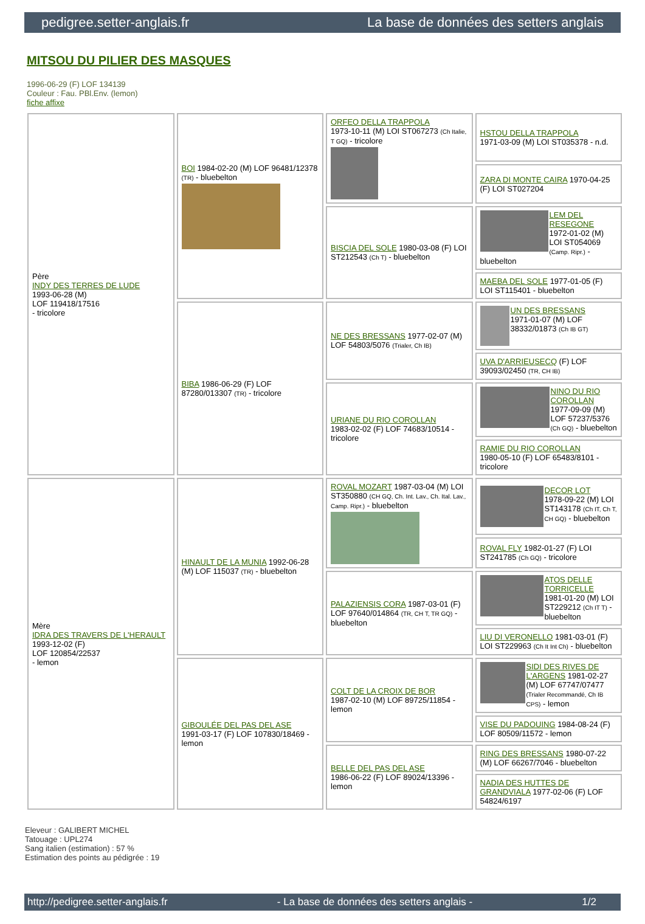pedigree.setter-anglais.fr La base de données des setters anglais
MITSOU DU PILIER DES MASQUES
1996-06-29 (F) LOF 134139
Couleur : Fau. PBl.Env. (lemon)
fiche affixe
| Père INDY DES TERRES DE LUDE 1993-06-28 (M) LOF 119418/17516 - tricolore | BOI 1984-02-20 (M) LOF 96481/12378 (TR) - bluebelton | ORFEO DELLA TRAPPOLA 1973-10-11 (M) LOI ST067273 (Ch Italie, T GQ) - tricolore | HSTOU DELLA TRAPPOLA 1971-03-09 (M) LOI ST035378 - n.d. |
| | | | ZARA DI MONTE CAIRA 1970-04-25 (F) LOI ST027204 |
| | | BISCIA DEL SOLE 1980-03-08 (F) LOI ST212543 (Ch T) - bluebelton | LEM DEL RESEGONE 1972-01-02 (M) LOI ST054069 (Camp. Ripr.) - bluebelton |
| | | | MAEBA DEL SOLE 1977-01-05 (F) LOI ST115401 - bluebelton |
| | BIBA 1986-06-29 (F) LOF 87280/013307 (TR) - tricolore | NE DES BRESSANS 1977-02-07 (M) LOF 54803/5076 (Trialer, Ch IB) | UN DES BRESSANS 1971-01-07 (M) LOF 38332/01873 (Ch IB GT) |
| | | | UVA D'ARRIEUSECQ (F) LOF 39093/02450 (TR, CH IB) |
| | | URIANE DU RIO COROLLAN 1983-02-02 (F) LOF 74683/10514 - tricolore | NINO DU RIO COROLLAN 1977-09-09 (M) LOF 57237/5376 (Ch GQ) - bluebelton |
| | | | RAMIE DU RIO COROLLAN 1980-05-10 (F) LOF 65483/8101 - tricolore |
| Mère IDRA DES TRAVERS DE L'HERAULT 1993-12-02 (F) LOF 120854/22537 - lemon | HINAULT DE LA MUNIA 1992-06-28 (M) LOF 115037 (TR) - bluebelton | ROVAL MOZART 1987-03-04 (M) LOI ST350880 (CH GQ, Ch. Int. Lav., Ch. Ital. Lav., Camp. Ripr.) - bluebelton | DECOR LOT 1978-09-22 (M) LOI ST143178 (Ch IT, Ch T, CH GQ) - bluebelton |
| | | | ROVAL FLY 1982-01-27 (F) LOI ST241785 (Ch GQ) - tricolore |
| | | PALAZIENSIS CORA 1987-03-01 (F) LOF 97640/014864 (TR, CH T, TR GQ) - bluebelton | ATOS DELLE TORRICELLE 1981-01-20 (M) LOI ST229212 (Ch IT T) - bluebelton |
| | | | LIU DI VERONELLO 1981-03-01 (F) LOI ST229963 (Ch It Int Ch) - bluebelton |
| | GIBOULÉE DEL PAS DEL ASE 1991-03-17 (F) LOF 107830/18469 - lemon | COLT DE LA CROIX DE BOR 1987-02-10 (M) LOF 89725/11854 - lemon | SIDI DES RIVES DE L'ARGENS 1981-02-27 (M) LOF 67747/07477 (Trialer Recommandé, Ch IB CPS) - lemon |
| | | | VISE DU PADOUING 1984-08-24 (F) LOF 80509/11572 - lemon |
| | | BELLE DEL PAS DEL ASE 1986-06-22 (F) LOF 89024/13396 - lemon | RING DES BRESSANS 1980-07-22 (M) LOF 66267/7046 - bluebelton |
| | | | NADIA DES HUTTES DE GRANDVIALA 1977-02-06 (F) LOF 54824/6197 |
Eleveur : GALIBERT MICHEL
Tatouage : UPL274
Sang italien (estimation) : 57 %
Estimation des points au pédigrée : 19
http://pedigree.setter-anglais.fr - La base de données des setters anglais - 1/2